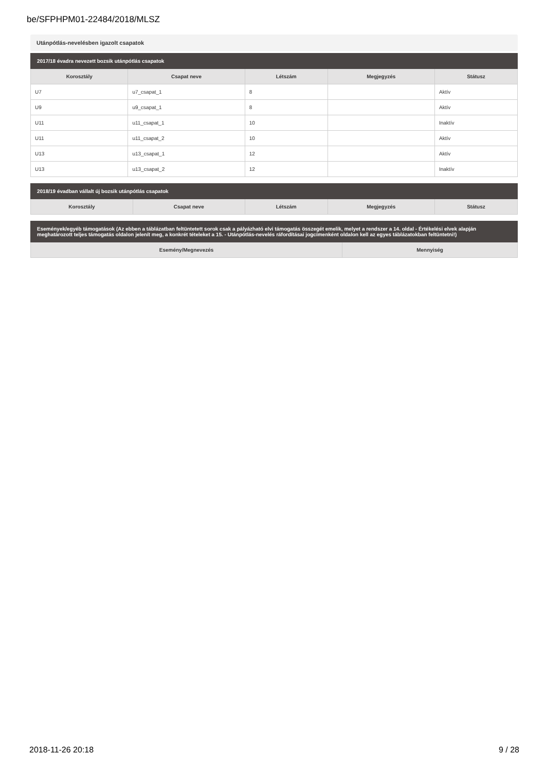be/SFPHPM01-22484/2018/MLSZ
Utánpótlás-nevelésben igazolt csapatok
| 2017/18 évadra nevezett bozsik utánpótlás csapatok | | | | |
| Korosztály | Csapat neve | Létszám | Megjegyzés | Státusz |
| U7 | u7_csapat_1 | 8 | | Aktív |
| U9 | u9_csapat_1 | 8 | | Aktív |
| U11 | u11_csapat_1 | 10 | | Inaktív |
| U11 | u11_csapat_2 | 10 | | Aktív |
| U13 | u13_csapat_1 | 12 | | Aktív |
| U13 | u13_csapat_2 | 12 | | Inaktív |
| 2018/19 évadban vállalt új bozsik utánpótlás csapatok | | | | |
| Korosztály | Csapat neve | Létszám | Megjegyzés | Státusz |
| Események/egyéb támogatások (Az ebben a táblázatban feltüntetett sorok csak a pályázható elvi támogatás összegét emelik, melyet a rendszer a 14. oldal - Értékelési elvek alapján meghatározott teljes támogatás oldalon jelenít meg, a konkrét tételeket a 15. - Utánpótlás-nevelés ráfordításai jogcímenként oldalon kell az egyes táblázatokban feltüntetni!) | |
| Esemény/Megnevezés | Mennyiség |
2018-11-26 20:18 9 / 28